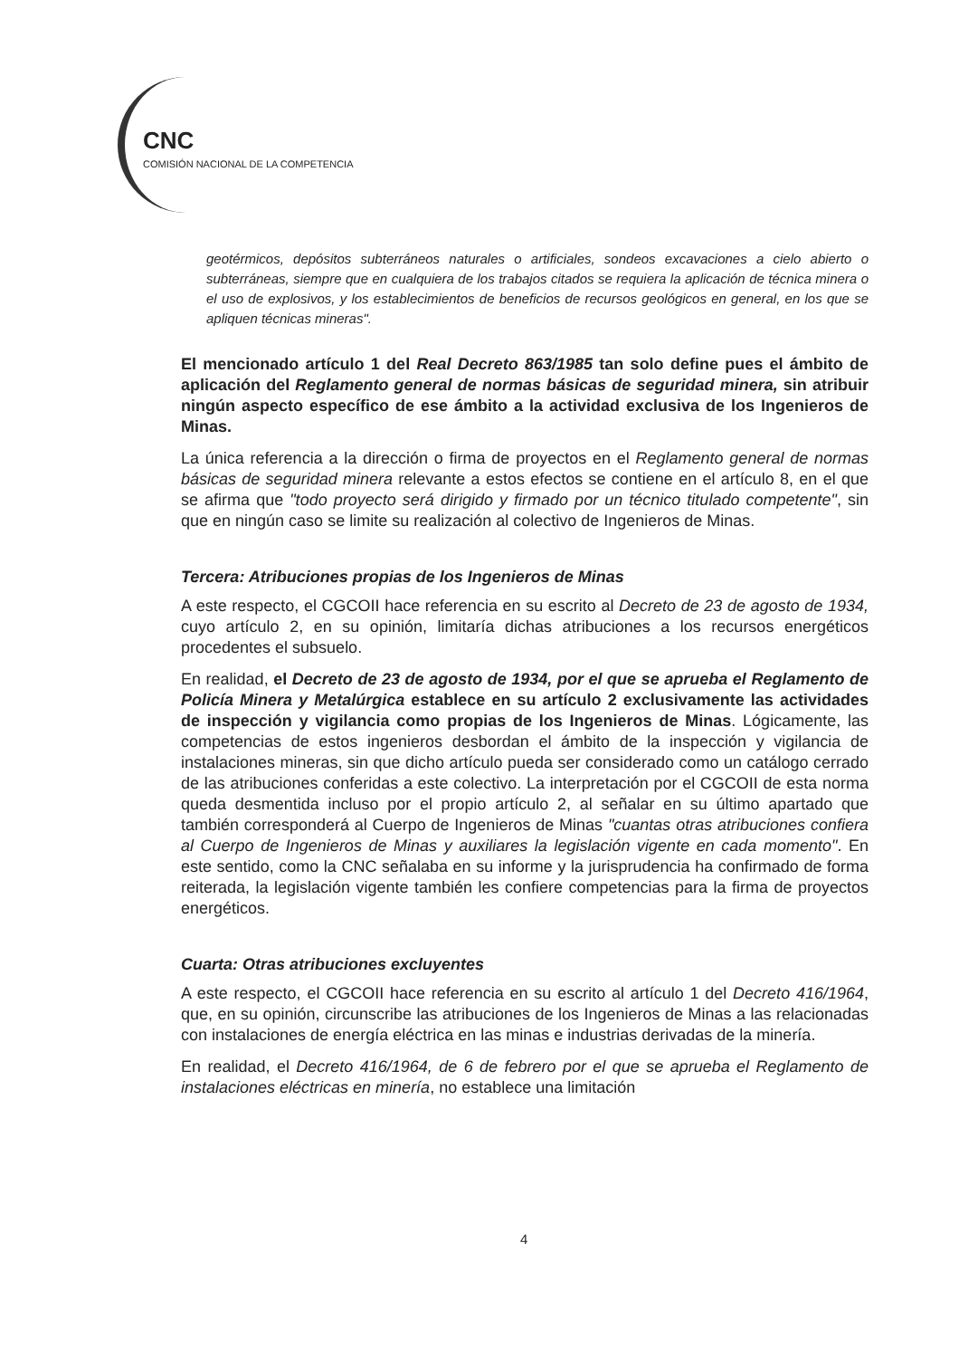CNC
COMISIÓN NACIONAL DE LA COMPETENCIA
geotérmicos, depósitos subterráneos naturales o artificiales, sondeos excavaciones a cielo abierto o subterráneas, siempre que en cualquiera de los trabajos citados se requiera la aplicación de técnica minera o el uso de explosivos, y los establecimientos de beneficios de recursos geológicos en general, en los que se apliquen técnicas mineras".
El mencionado artículo 1 del Real Decreto 863/1985 tan solo define pues el ámbito de aplicación del Reglamento general de normas básicas de seguridad minera, sin atribuir ningún aspecto específico de ese ámbito a la actividad exclusiva de los Ingenieros de Minas.
La única referencia a la dirección o firma de proyectos en el Reglamento general de normas básicas de seguridad minera relevante a estos efectos se contiene en el artículo 8, en el que se afirma que "todo proyecto será dirigido y firmado por un técnico titulado competente", sin que en ningún caso se limite su realización al colectivo de Ingenieros de Minas.
Tercera: Atribuciones propias de los Ingenieros de Minas
A este respecto, el CGCOII hace referencia en su escrito al Decreto de 23 de agosto de 1934, cuyo artículo 2, en su opinión, limitaría dichas atribuciones a los recursos energéticos procedentes el subsuelo.
En realidad, el Decreto de 23 de agosto de 1934, por el que se aprueba el Reglamento de Policía Minera y Metalúrgica establece en su artículo 2 exclusivamente las actividades de inspección y vigilancia como propias de los Ingenieros de Minas. Lógicamente, las competencias de estos ingenieros desbordan el ámbito de la inspección y vigilancia de instalaciones mineras, sin que dicho artículo pueda ser considerado como un catálogo cerrado de las atribuciones conferidas a este colectivo. La interpretación por el CGCOII de esta norma queda desmentida incluso por el propio artículo 2, al señalar en su último apartado que también corresponderá al Cuerpo de Ingenieros de Minas "cuantas otras atribuciones confiera al Cuerpo de Ingenieros de Minas y auxiliares la legislación vigente en cada momento". En este sentido, como la CNC señalaba en su informe y la jurisprudencia ha confirmado de forma reiterada, la legislación vigente también les confiere competencias para la firma de proyectos energéticos.
Cuarta: Otras atribuciones excluyentes
A este respecto, el CGCOII hace referencia en su escrito al artículo 1 del Decreto 416/1964, que, en su opinión, circunscribe las atribuciones de los Ingenieros de Minas a las relacionadas con instalaciones de energía eléctrica en las minas e industrias derivadas de la minería.
En realidad, el Decreto 416/1964, de 6 de febrero por el que se aprueba el Reglamento de instalaciones eléctricas en minería, no establece una limitación
4